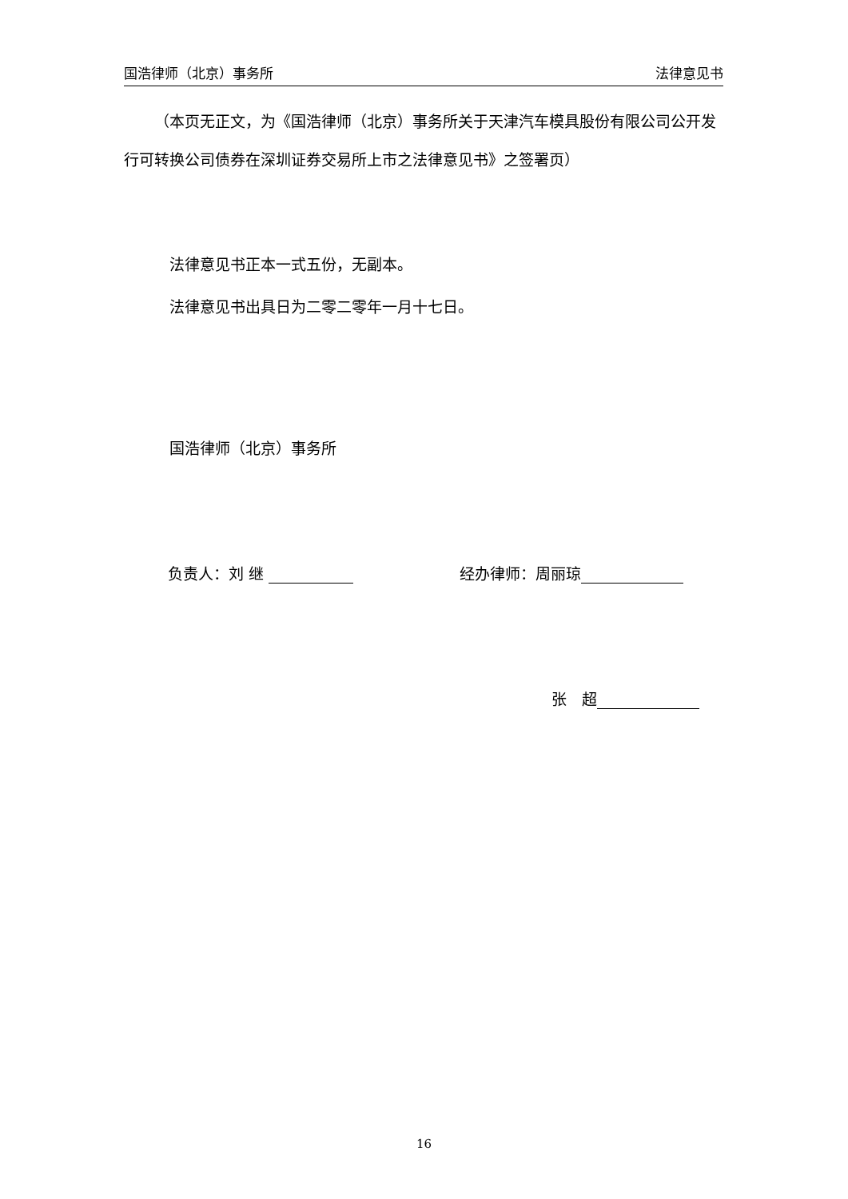国浩律师（北京）事务所 法律意见书
（本页无正文，为《国浩律师（北京）事务所关于天津汽车模具股份有限公司公开发行可转换公司债券在深圳证券交易所上市之法律意见书》之签署页）
法律意见书正本一式五份，无副本。
法律意见书出具日为二零二零年一月十七日。
国浩律师（北京）事务所
负责人：刘 继 经办律师：周丽琼
张　超
16